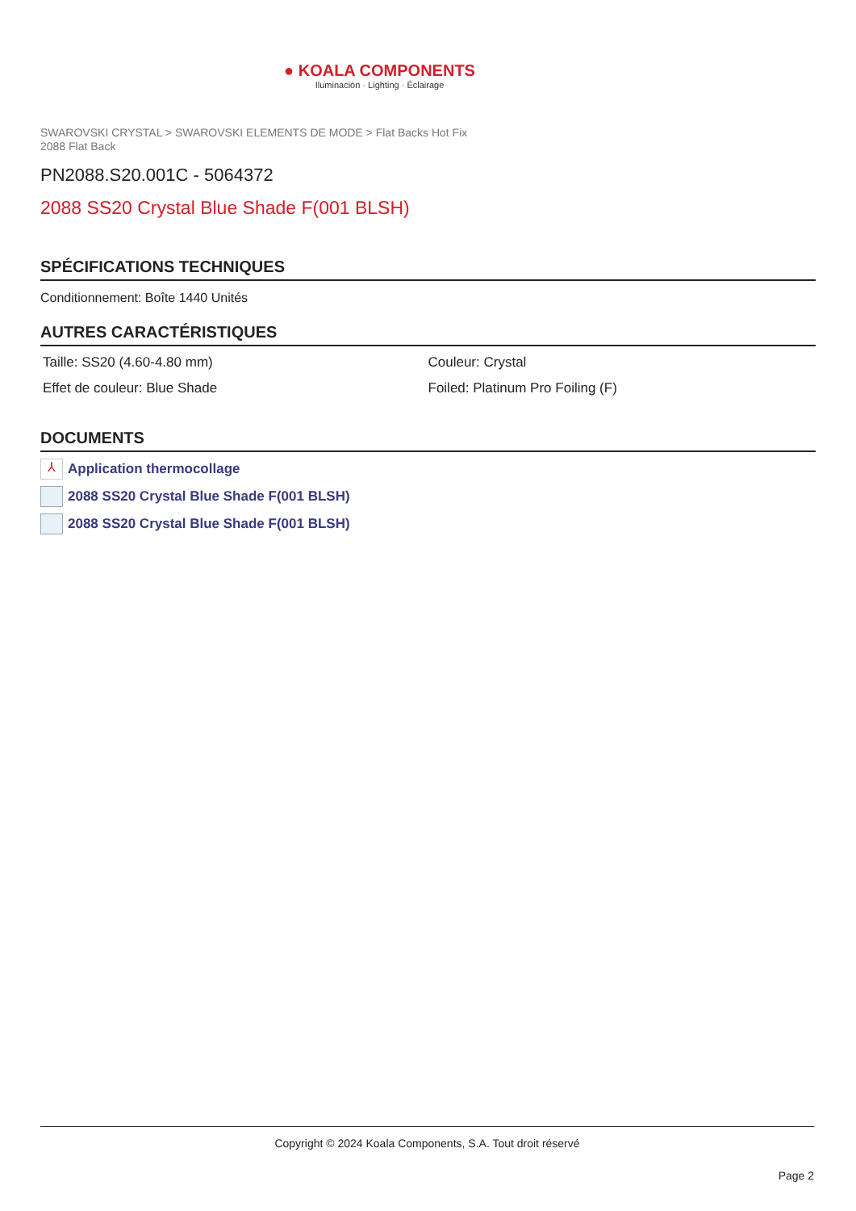● KOALA COMPONENTS
Iluminación · Lighting · Éclairage
SWAROVSKI CRYSTAL > SWAROVSKI ELEMENTS DE MODE > Flat Backs Hot Fix
2088 Flat Back
PN2088.S20.001C - 5064372
2088 SS20 Crystal Blue Shade F(001 BLSH)
SPÉCIFICATIONS TECHNIQUES
Conditionnement: Boîte 1440 Unités
AUTRES CARACTÉRISTIQUES
Taille: SS20 (4.60-4.80 mm)
Couleur: Crystal
Effet de couleur: Blue Shade
Foiled: Platinum Pro Foiling (F)
DOCUMENTS
⅄ Application thermocollage
2088 SS20 Crystal Blue Shade F(001 BLSH)
2088 SS20 Crystal Blue Shade F(001 BLSH)
Copyright © 2024 Koala Components, S.A. Tout droit réservé
Page 2